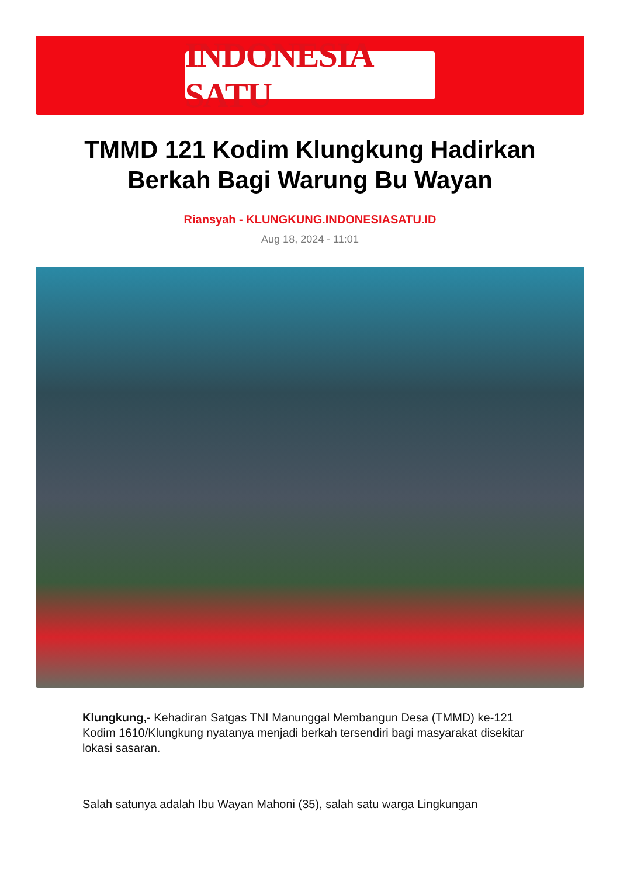INDONESIA SATU
TMMD 121 Kodim Klungkung Hadirkan Berkah Bagi Warung Bu Wayan
Riansyah - KLUNGKUNG.INDONESIASATU.ID
Aug 18, 2024 - 11:01
Klungkung,- Kehadiran Satgas TNI Manunggal Membangun Desa (TMMD) ke-121 Kodim 1610/Klungkung nyatanya menjadi berkah tersendiri bagi masyarakat disekitar lokasi sasaran.
Salah satunya adalah Ibu Wayan Mahoni (35), salah satu warga Lingkungan